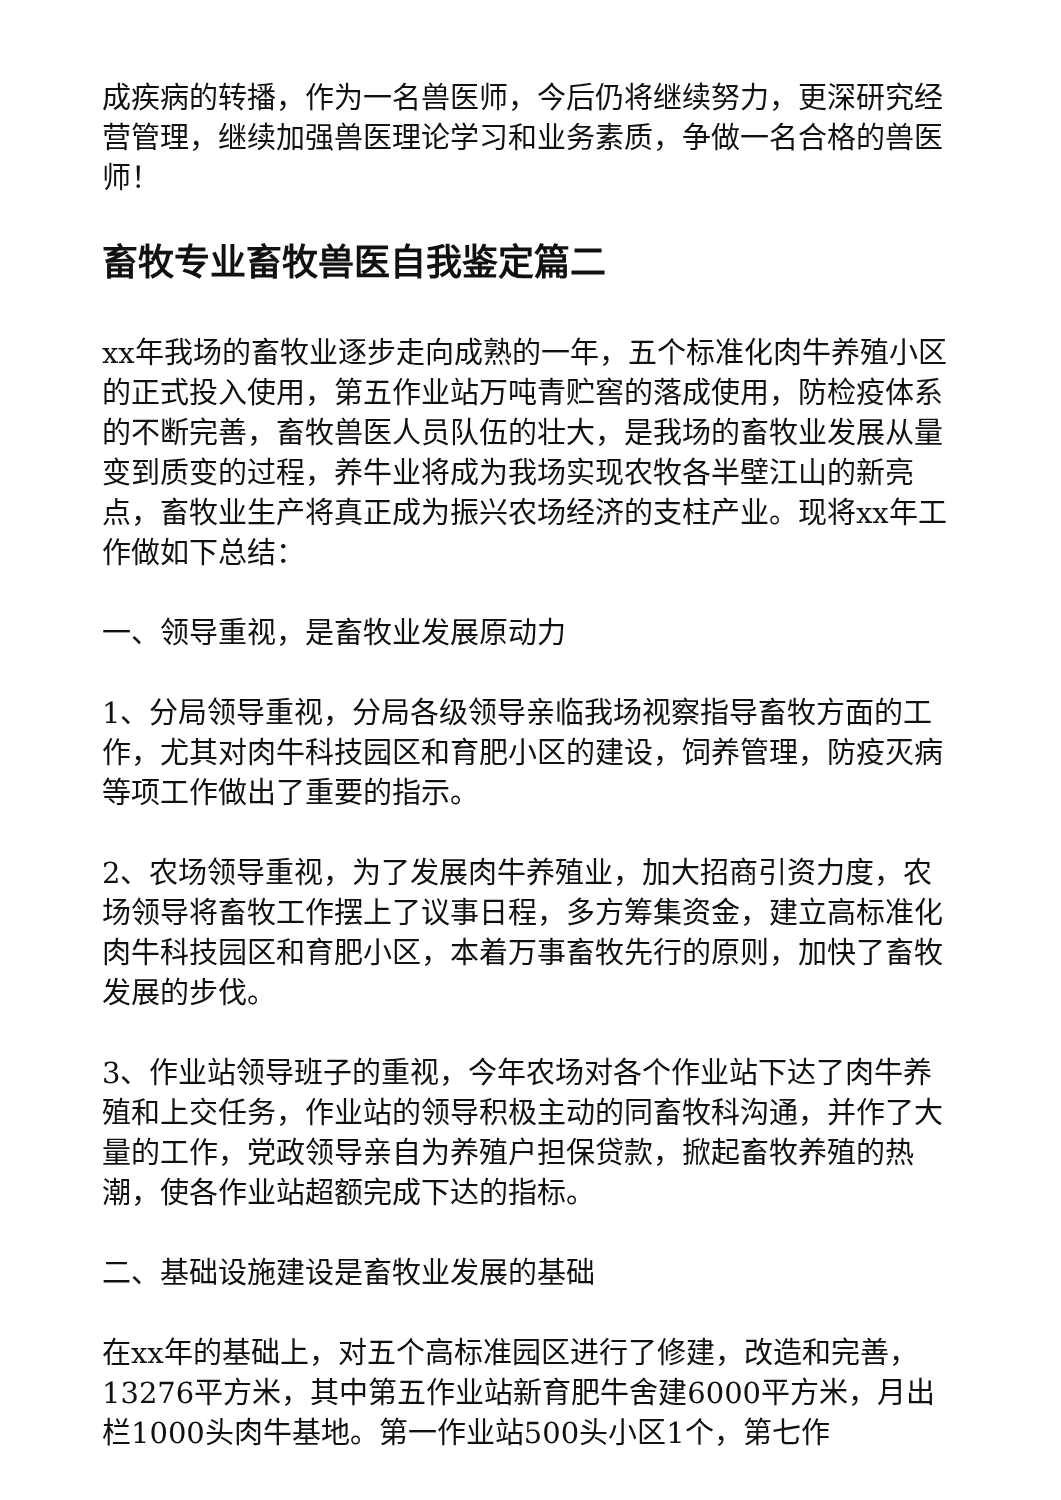成疾病的转播，作为一名兽医师，今后仍将继续努力，更深研究经营管理，继续加强兽医理论学习和业务素质，争做一名合格的兽医师！
畜牧专业畜牧兽医自我鉴定篇二
xx年我场的畜牧业逐步走向成熟的一年，五个标准化肉牛养殖小区的正式投入使用，第五作业站万吨青贮窖的落成使用，防检疫体系的不断完善，畜牧兽医人员队伍的壮大，是我场的畜牧业发展从量变到质变的过程，养牛业将成为我场实现农牧各半壁江山的新亮点，畜牧业生产将真正成为振兴农场经济的支柱产业。现将xx年工作做如下总结：
一、领导重视，是畜牧业发展原动力
1、分局领导重视，分局各级领导亲临我场视察指导畜牧方面的工作，尤其对肉牛科技园区和育肥小区的建设，饲养管理，防疫灭病等项工作做出了重要的指示。
2、农场领导重视，为了发展肉牛养殖业，加大招商引资力度，农场领导将畜牧工作摆上了议事日程，多方筹集资金，建立高标准化肉牛科技园区和育肥小区，本着万事畜牧先行的原则，加快了畜牧发展的步伐。
3、作业站领导班子的重视，今年农场对各个作业站下达了肉牛养殖和上交任务，作业站的领导积极主动的同畜牧科沟通，并作了大量的工作，党政领导亲自为养殖户担保贷款，掀起畜牧养殖的热潮，使各作业站超额完成下达的指标。
二、基础设施建设是畜牧业发展的基础
在xx年的基础上，对五个高标准园区进行了修建，改造和完善，13276平方米，其中第五作业站新育肥牛舍建6000平方米，月出栏1000头肉牛基地。第一作业站500头小区1个，第七作